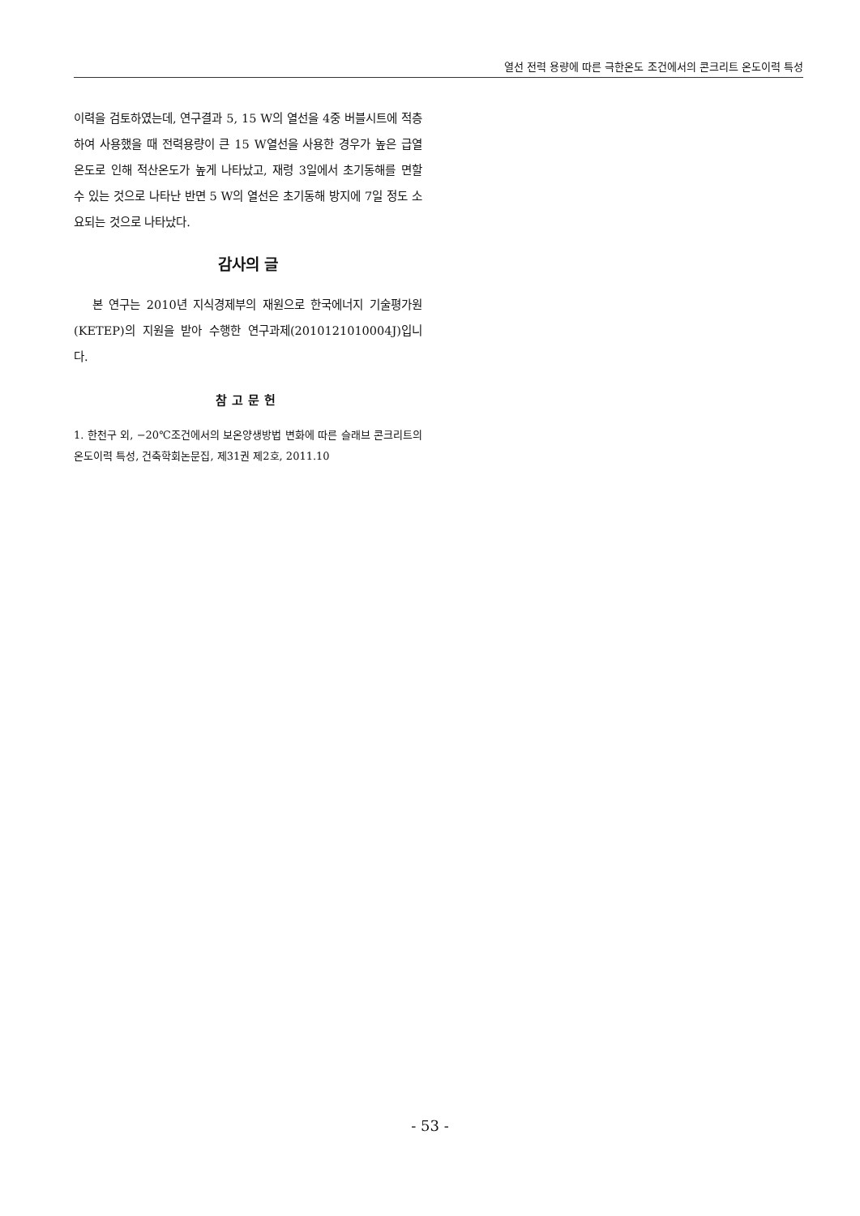열선 전력 용량에 따른 극한온도 조건에서의 콘크리트 온도이력 특성
이력을 검토하였는데, 연구결과 5, 15 W의 열선을 4중 버블시트에 적층하여 사용했을 때 전력용량이 큰 15 W열선을 사용한 경우가 높은 급열온도로 인해 적산온도가 높게 나타났고, 재령 3일에서 초기동해를 면할 수 있는 것으로 나타난 반면 5 W의 열선은 초기동해 방지에 7일 정도 소요되는 것으로 나타났다.
감사의 글
본 연구는 2010년 지식경제부의 재원으로 한국에너지 기술평가원(KETEP)의 지원을 받아 수행한 연구과제(2010121010004J)입니다.
참고문헌
1. 한천구 외, −20℃조건에서의 보온양생방법 변화에 따른 슬래브 콘크리트의 온도이력 특성, 건축학회논문집, 제31권 제2호, 2011.10
- 53 -